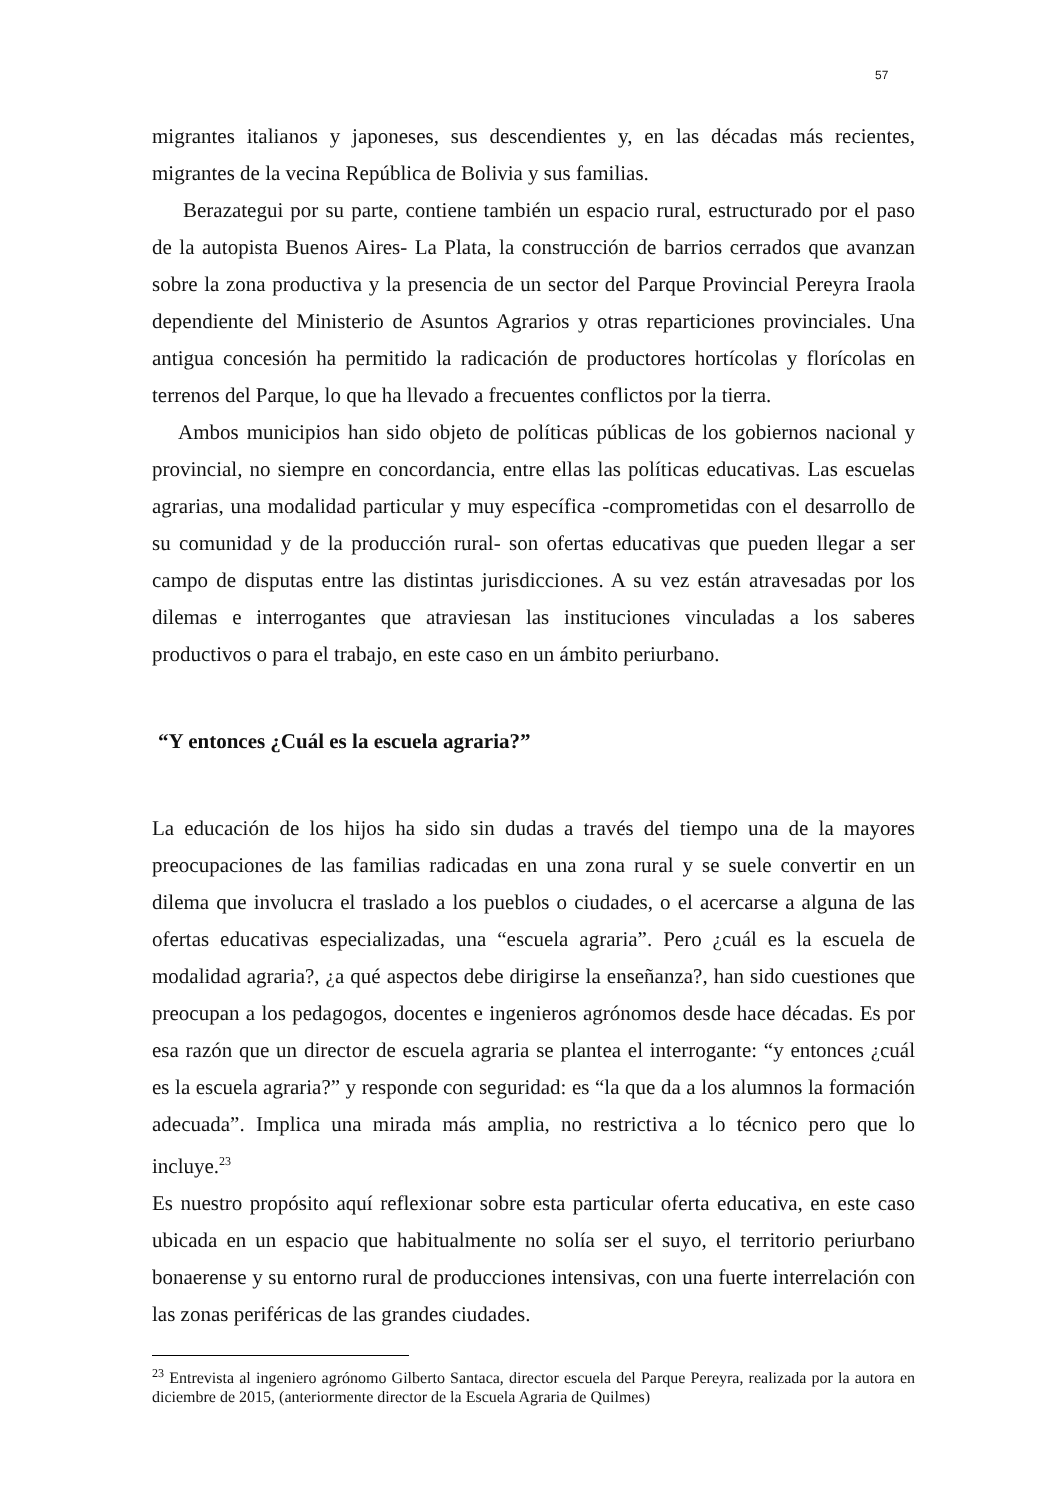57
migrantes italianos y japoneses, sus descendientes y, en las décadas más recientes, migrantes de la vecina República de Bolivia y sus familias.
Berazategui por su parte, contiene también un espacio rural, estructurado por el paso de la autopista Buenos Aires- La Plata, la construcción de barrios cerrados que avanzan sobre la zona productiva y la presencia de un sector del Parque Provincial Pereyra Iraola dependiente del Ministerio de Asuntos Agrarios y otras reparticiones provinciales. Una antigua concesión ha permitido la radicación de productores hortícolas y florícolas en terrenos del Parque, lo que ha llevado a frecuentes conflictos por la tierra.
Ambos municipios han sido objeto de políticas públicas de los gobiernos nacional y provincial, no siempre en concordancia, entre ellas las políticas educativas. Las escuelas agrarias, una modalidad particular y muy específica -comprometidas con el desarrollo de su comunidad y de la producción rural- son ofertas educativas que pueden llegar a ser campo de disputas entre las distintas jurisdicciones. A su vez están atravesadas por los dilemas e interrogantes que atraviesan las instituciones vinculadas a los saberes productivos o para el trabajo, en este caso en un ámbito periurbano.
“Y entonces ¿Cuál es la escuela agraria?”
La educación de los hijos ha sido sin dudas a través del tiempo una de la mayores preocupaciones de las familias radicadas en una zona rural y se suele convertir en un dilema que involucra el traslado a los pueblos o ciudades, o el acercarse a alguna de las ofertas educativas especializadas, una “escuela agraria”. Pero ¿cuál es la escuela de modalidad agraria?, ¿a qué aspectos debe dirigirse la enseñanza?, han sido cuestiones que preocupan a los pedagogos, docentes e ingenieros agrónomos desde hace décadas. Es por esa razón que un director de escuela agraria se plantea el interrogante: “y entonces ¿cuál es la escuela agraria?” y responde con seguridad: es “la que da a los alumnos la formación adecuada”. Implica una mirada más amplia, no restrictiva a lo técnico pero que lo incluye.<sup>23</sup>
Es nuestro propósito aquí reflexionar sobre esta particular oferta educativa, en este caso ubicada en un espacio que habitualmente no solía ser el suyo, el territorio periurbano bonaerense y su entorno rural de producciones intensivas, con una fuerte interrelación con las zonas periféricas de las grandes ciudades.
<sup>23</sup> Entrevista al ingeniero agrónomo Gilberto Santaca, director escuela del Parque Pereyra, realizada por la autora en diciembre de 2015, (anteriormente director de la Escuela Agraria de Quilmes)